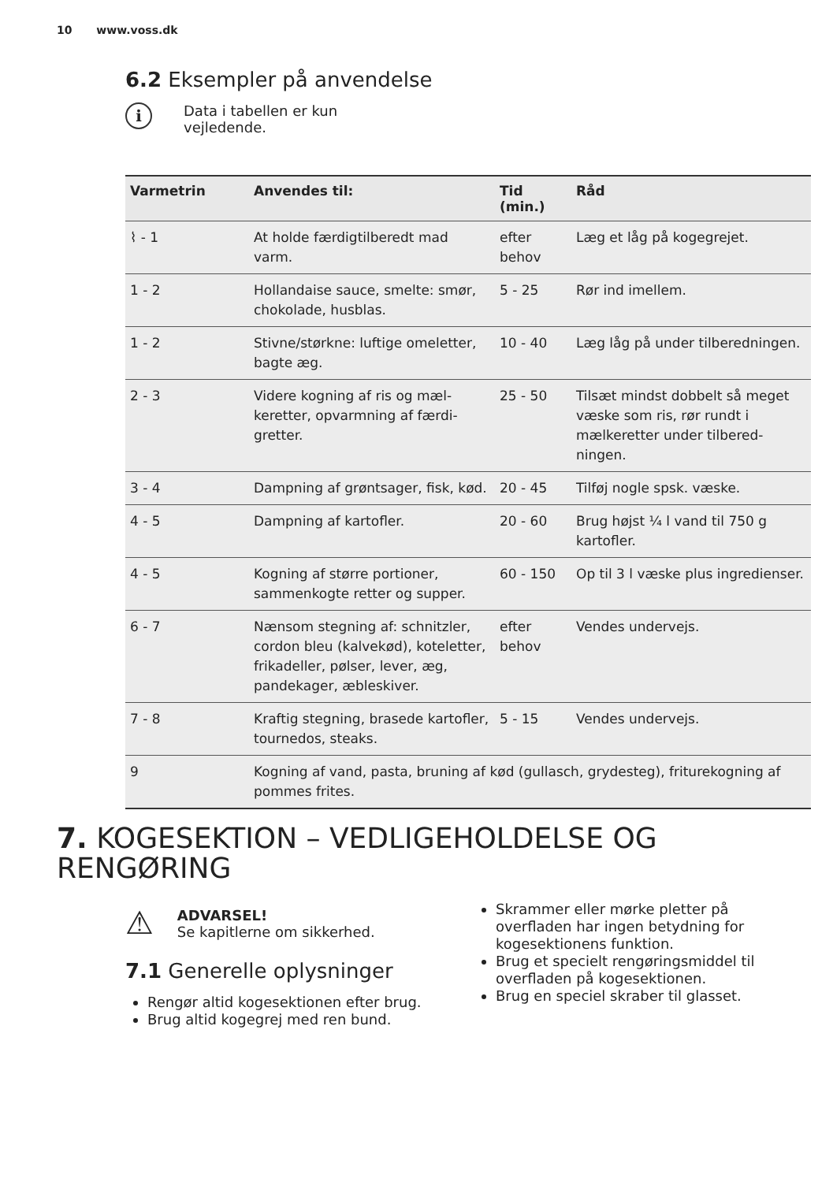10 www.voss.dk
6.2 Eksempler på anvendelse
i
Data i tabellen er kun
vejledende.
| Varmetrin | Anvendes til: | Tid (min.) | Råd |
| --- | --- | --- | --- |
| ⌇ - 1 | At holde færdigtilberedt mad varm. | efter behov | Læg et låg på kogegrejet. |
| 1 - 2 | Hollandaise sauce, smelte: smør, chokolade, husblas. | 5 - 25 | Rør ind imellem. |
| 1 - 2 | Stivne/størkne: luftige omelet­ter, bagte æg. | 10 - 40 | Læg låg på under tilberednin­gen. |
| 2 - 3 | Videre kogning af ris og mæl­keretter, opvarmning af færdi­gretter. | 25 - 50 | Tilsæt mindst dobbelt så me­get væske som ris, rør rundt i mælkeretter under tilbered­ningen. |
| 3 - 4 | Dampning af grøntsager, fisk, kød. | 20 - 45 | Tilføj nogle spsk. væske. |
| 4 - 5 | Dampning af kartofler. | 20 - 60 | Brug højst ¼ l vand til 750 g kartofler. |
| 4 - 5 | Kogning af større portioner, sammenkogte retter og sup­per. | 60 - 150 | Op til 3 l væske plus ingre­dienser. |
| 6 - 7 | Nænsom stegning af: schnit­zler, cordon bleu (kalvekød), koteletter, frikadeller, pølser, lever, æg, pandekager, æble­skiver. | efter behov | Vendes undervejs. |
| 7 - 8 | Kraftig stegning, brasede kar­tofler, tournedos, steaks. | 5 - 15 | Vendes undervejs. |
| 9 | Kogning af vand, pasta, bruning af kød (gullasch, grydesteg), friturekogn­ing af pommes frites. | | |
7. KOGESEKTION – VEDLIGEHOLDELSE OG RENGØRING
⚠
ADVARSEL!
Se kapitlerne om sikkerhed.
7.1 Generelle oplysninger
Rengør altid kogesektionen efter brug.
Brug altid kogegrej med ren bund.
Skrammer eller mørke pletter på overfladen har ingen betydning for kogesektionens funktion.
Brug et specielt rengøringsmiddel til overfladen på kogesektionen.
Brug en speciel skraber til glasset.